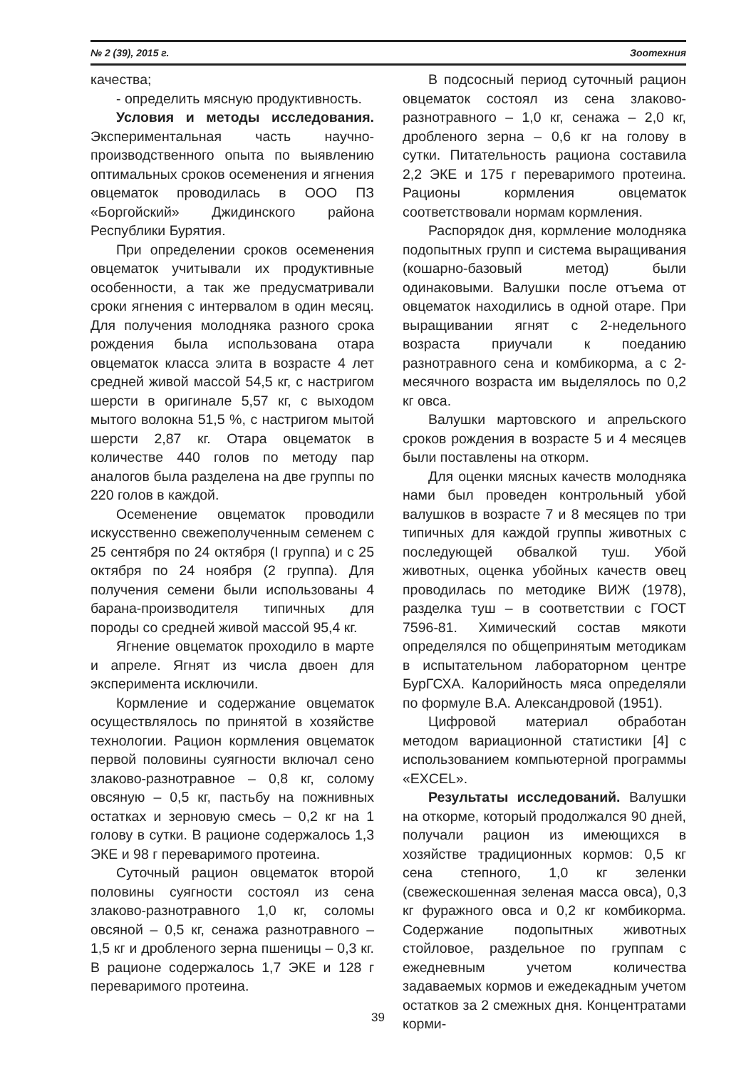№ 2 (39), 2015 г. Зоотехния
качества;
- определить мясную продуктивность.
Условия и методы исследования. Экспериментальная часть научно-производственного опыта по выявлению оптимальных сроков осеменения и ягнения овцематок проводилась в ООО ПЗ «Боргойский» Джидинского района Республики Бурятия.
При определении сроков осеменения овцематок учитывали их продуктивные особенности, а так же предусматривали сроки ягнения с интервалом в один месяц. Для получения молодняка разного срока рождения была использована отара овцематок класса элита в возрасте 4 лет средней живой массой 54,5 кг, с настригом шерсти в оригинале 5,57 кг, с выходом мытого волокна 51,5 %, с настригом мытой шерсти 2,87 кг. Отара овцематок в количестве 440 голов по методу пар аналогов была разделена на две группы по 220 голов в каждой.
Осеменение овцематок проводили искусственно свежеполученным семенем с 25 сентября по 24 октября (I группа) и с 25 октября по 24 ноября (2 группа). Для получения семени были использованы 4 барана-производителя типичных для породы со средней живой массой 95,4 кг.
Ягнение овцематок проходило в марте и апреле. Ягнят из числа двоен для эксперимента исключили.
Кормление и содержание овцематок осуществлялось по принятой в хозяйстве технологии. Рацион кормления овцематок первой половины суягности включал сено злаково-разнотравное – 0,8 кг, солому овсяную – 0,5 кг, пастьбу на пожнивных остатках и зерновую смесь – 0,2 кг на 1 голову в сутки. В рационе содержалось 1,3 ЭКЕ и 98 г переваримого протеина.
Суточный рацион овцематок второй половины суягности состоял из сена злаково-разнотравного 1,0 кг, соломы овсяной – 0,5 кг, сенажа разнотравного – 1,5 кг и дробленого зерна пшеницы – 0,3 кг. В рационе содержалось 1,7 ЭКЕ и 128 г переваримого протеина.
В подсосный период суточный рацион овцематок состоял из сена злаково-разнотравного – 1,0 кг, сенажа – 2,0 кг, дробленого зерна – 0,6 кг на голову в сутки. Питательность рациона составила 2,2 ЭКЕ и 175 г переваримого протеина. Рационы кормления овцематок соответствовали нормам кормления.
Распорядок дня, кормление молодняка подопытных групп и система выращивания (кошарно-базовый метод) были одинаковыми. Валушки после отъема от овцематок находились в одной отаре. При выращивании ягнят с 2-недельного возраста приучали к поеданию разнотравного сена и комбикорма, а с 2-месячного возраста им выделялось по 0,2 кг овса.
Валушки мартовского и апрельского сроков рождения в возрасте 5 и 4 месяцев были поставлены на откорм.
Для оценки мясных качеств молодняка нами был проведен контрольный убой валушков в возрасте 7 и 8 месяцев по три типичных для каждой группы животных с последующей обвалкой туш. Убой животных, оценка убойных качеств овец проводилась по методике ВИЖ (1978), разделка туш – в соответствии с ГОСТ 7596-81. Химический состав мякоти определялся по общепринятым методикам в испытательном лабораторном центре БурГСХА. Калорийность мяса определяли по формуле В.А. Александровой (1951).
Цифровой материал обработан методом вариационной статистики [4] с использованием компьютерной программы «EXCEL».
Результаты исследований. Валушки на откорме, который продолжался 90 дней, получали рацион из имеющихся в хозяйстве традиционных кормов: 0,5 кг сена степного, 1,0 кг зеленки (свежескошенная зеленая масса овса), 0,3 кг фуражного овса и 0,2 кг комбикорма. Содержание подопытных животных стойловое, раздельное по группам с ежедневным учетом количества задаваемых кормов и ежедекадным учетом остатков за 2 смежных дня. Концентратами корми-
39